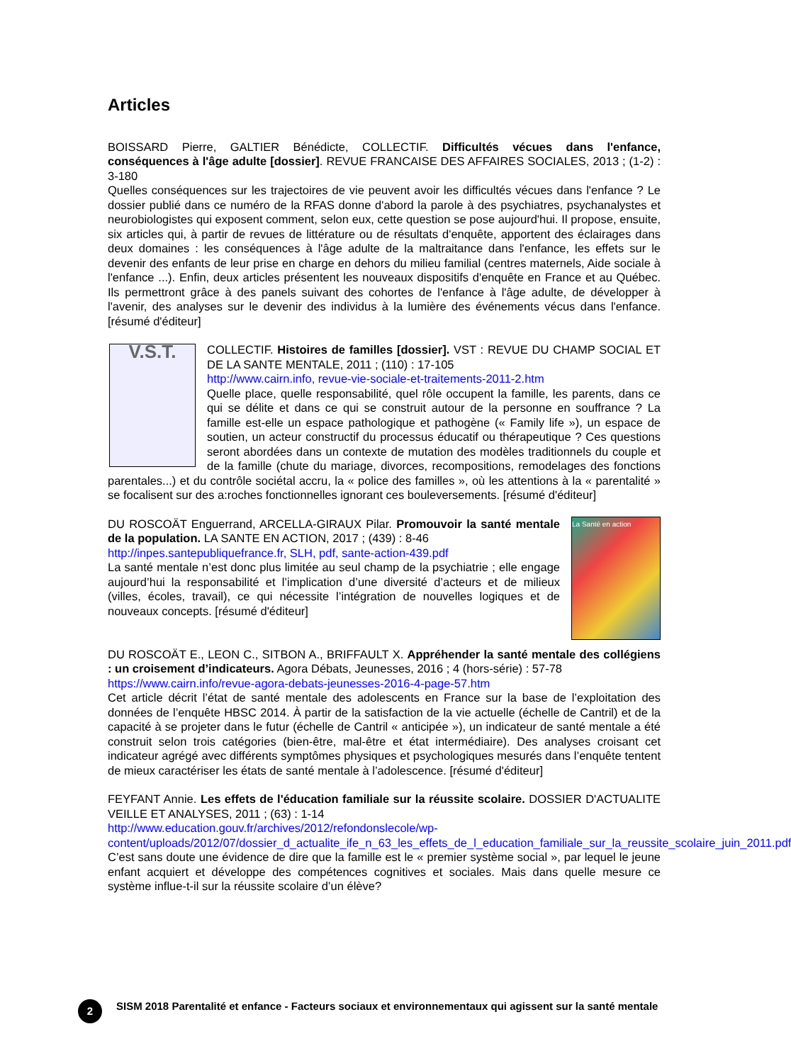Articles
BOISSARD Pierre, GALTIER Bénédicte, COLLECTIF. Difficultés vécues dans l'enfance, conséquences à l'âge adulte [dossier]. REVUE FRANCAISE DES AFFAIRES SOCIALES, 2013 ; (1-2) : 3-180
Quelles conséquences sur les trajectoires de vie peuvent avoir les difficultés vécues dans l'enfance ? Le dossier publié dans ce numéro de la RFAS donne d'abord la parole à des psychiatres, psychanalystes et neurobiologistes qui exposent comment, selon eux, cette question se pose aujourd'hui. Il propose, ensuite, six articles qui, à partir de revues de littérature ou de résultats d'enquête, apportent des éclairages dans deux domaines : les conséquences à l'âge adulte de la maltraitance dans l'enfance, les effets sur le devenir des enfants de leur prise en charge en dehors du milieu familial (centres maternels, Aide sociale à l'enfance ...). Enfin, deux articles présentent les nouveaux dispositifs d'enquête en France et au Québec. Ils permettront grâce à des panels suivant des cohortes de l'enfance à l'âge adulte, de développer à l'avenir, des analyses sur le devenir des individus à la lumière des événements vécus dans l'enfance. [résumé d'éditeur]
V.S.T. COLLECTIF. Histoires de familles [dossier]. VST : REVUE DU CHAMP SOCIAL ET DE LA SANTE MENTALE, 2011 ; (110) : 17-105
http://www.cairn.info, revue-vie-sociale-et-traitements-2011-2.htm
Quelle place, quelle responsabilité, quel rôle occupent la famille, les parents, dans ce qui se délite et dans ce qui se construit autour de la personne en souffrance ? La famille est-elle un espace pathologique et pathogène (« Family life »), un espace de soutien, un acteur constructif du processus éducatif ou thérapeutique ? Ces questions seront abordées dans un contexte de mutation des modèles traditionnels du couple et de la famille (chute du mariage, divorces, recompositions, remodelages des fonctions parentales...) et du contrôle sociétal accru, la « police des familles », où les attentions à la « parentalité » se focalisent sur des a:roches fonctionnelles ignorant ces bouleversements. [résumé d'éditeur]
La Santé en action DU ROSCOÄT Enguerrand, ARCELLA-GIRAUX Pilar. Promouvoir la santé mentale de la population. LA SANTE EN ACTION, 2017 ; (439) : 8-46
http://inpes.santepubliquefrance.fr, SLH, pdf, sante-action-439.pdf
La santé mentale n’est donc plus limitée au seul champ de la psychiatrie ; elle engage aujourd’hui la responsabilité et l’implication d’une diversité d’acteurs et de milieux (villes, écoles, travail), ce qui nécessite l’intégration de nouvelles logiques et de nouveaux concepts. [résumé d'éditeur]
DU ROSCOÄT E., LEON C., SITBON A., BRIFFAULT X. Appréhender la santé mentale des collégiens : un croisement d’indicateurs. Agora Débats, Jeunesses, 2016 ; 4 (hors-série) : 57-78
https://www.cairn.info/revue-agora-debats-jeunesses-2016-4-page-57.htm
Cet article décrit l’état de santé mentale des adolescents en France sur la base de l’exploitation des données de l’enquête HBSC 2014. À partir de la satisfaction de la vie actuelle (échelle de Cantril) et de la capacité à se projeter dans le futur (échelle de Cantril « anticipée »), un indicateur de santé mentale a été construit selon trois catégories (bien-être, mal-être et état intermédiaire). Des analyses croisant cet indicateur agrégé avec différents symptômes physiques et psychologiques mesurés dans l’enquête tentent de mieux caractériser les états de santé mentale à l’adolescence. [résumé d'éditeur]
FEYFANT Annie. Les effets de l'éducation familiale sur la réussite scolaire. DOSSIER D'ACTUALITE VEILLE ET ANALYSES, 2011 ; (63) : 1-14
http://www.education.gouv.fr/archives/2012/refondonslecole/wp-content/uploads/2012/07/dossier_d_actualite_ife_n_63_les_effets_de_l_education_familiale_sur_la_reussite_scolaire_juin_2011.pdf
C’est sans doute une évidence de dire que la famille est le « premier système social », par lequel le jeune enfant acquiert et développe des compétences cognitives et sociales. Mais dans quelle mesure ce système influe-t-il sur la réussite scolaire d’un élève?
2
SISM 2018 Parentalité et enfance - Facteurs sociaux et environnementaux qui agissent sur la santé mentale